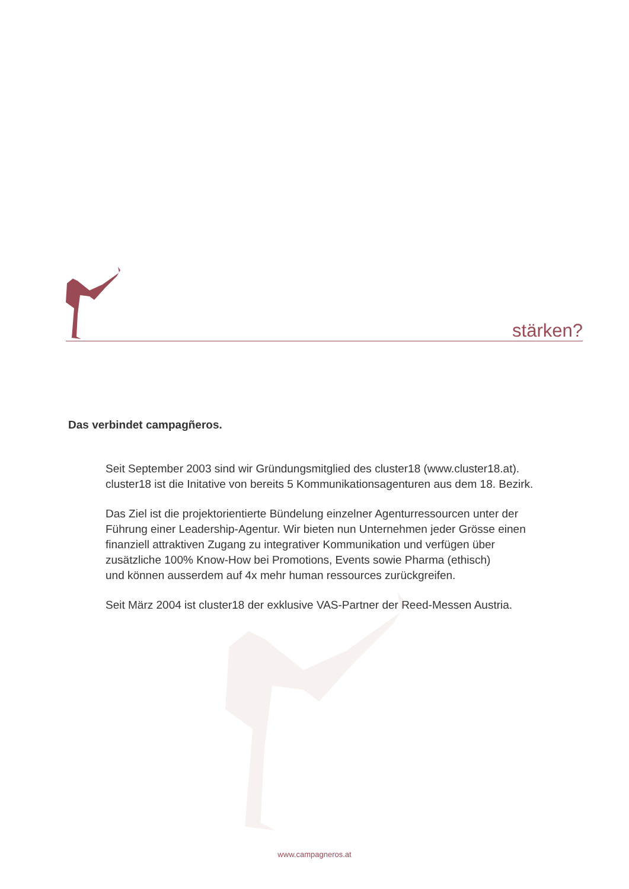stärken?
Das verbindet campagñeros.
Seit September 2003 sind wir Gründungsmitglied des cluster18 (www.cluster18.at).
cluster18 ist die Initative von bereits 5 Kommunikationsagenturen aus dem 18. Bezirk.
Das Ziel ist die projektorientierte Bündelung einzelner Agenturressourcen unter der
Führung einer Leadership-Agentur. Wir bieten nun Unternehmen jeder Grösse einen
finanziell attraktiven Zugang zu integrativer Kommunikation und verfügen über
zusätzliche 100% Know-How bei Promotions, Events sowie Pharma (ethisch)
und können ausserdem auf 4x mehr human ressources zurückgreifen.
Seit März 2004 ist cluster18 der exklusive VAS-Partner der Reed-Messen Austria.
www.campagneros.at